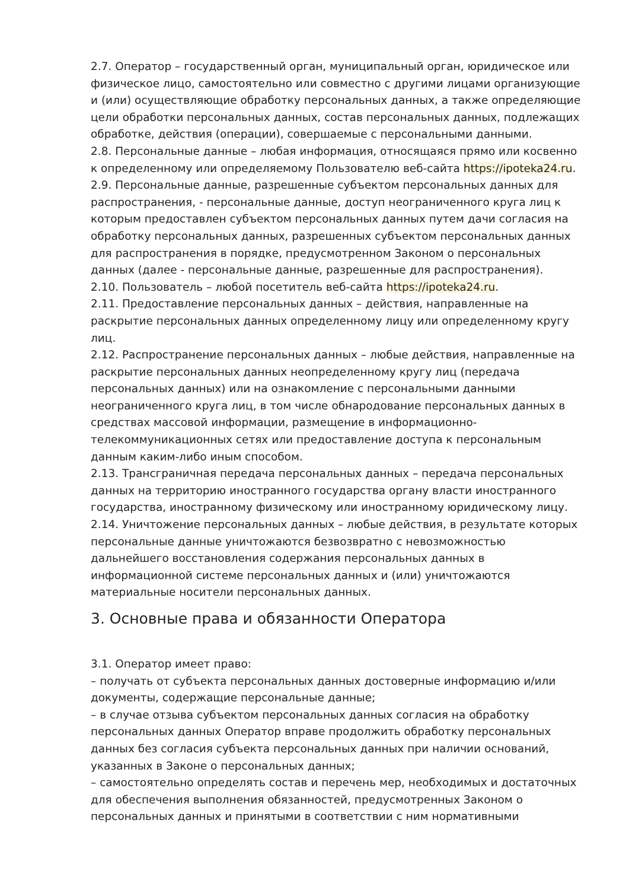2.7. Оператор – государственный орган, муниципальный орган, юридическое или физическое лицо, самостоятельно или совместно с другими лицами организующие и (или) осуществляющие обработку персональных данных, а также определяющие цели обработки персональных данных, состав персональных данных, подлежащих обработке, действия (операции), совершаемые с персональными данными.
2.8. Персональные данные – любая информация, относящаяся прямо или косвенно к определенному или определяемому Пользователю веб-сайта https://ipoteka24.ru.
2.9. Персональные данные, разрешенные субъектом персональных данных для распространения, - персональные данные, доступ неограниченного круга лиц к которым предоставлен субъектом персональных данных путем дачи согласия на обработку персональных данных, разрешенных субъектом персональных данных для распространения в порядке, предусмотренном Законом о персональных данных (далее - персональные данные, разрешенные для распространения).
2.10. Пользователь – любой посетитель веб-сайта https://ipoteka24.ru.
2.11. Предоставление персональных данных – действия, направленные на раскрытие персональных данных определенному лицу или определенному кругу лиц.
2.12. Распространение персональных данных – любые действия, направленные на раскрытие персональных данных неопределенному кругу лиц (передача персональных данных) или на ознакомление с персональными данными неограниченного круга лиц, в том числе обнародование персональных данных в средствах массовой информации, размещение в информационно-телекоммуникационных сетях или предоставление доступа к персональным данным каким-либо иным способом.
2.13. Трансграничная передача персональных данных – передача персональных данных на территорию иностранного государства органу власти иностранного государства, иностранному физическому или иностранному юридическому лицу.
2.14. Уничтожение персональных данных – любые действия, в результате которых персональные данные уничтожаются безвозвратно с невозможностью дальнейшего восстановления содержания персональных данных в информационной системе персональных данных и (или) уничтожаются материальные носители персональных данных.
3. Основные права и обязанности Оператора
3.1. Оператор имеет право:
– получать от субъекта персональных данных достоверные информацию и/или документы, содержащие персональные данные;
– в случае отзыва субъектом персональных данных согласия на обработку персональных данных Оператор вправе продолжить обработку персональных данных без согласия субъекта персональных данных при наличии оснований, указанных в Законе о персональных данных;
– самостоятельно определять состав и перечень мер, необходимых и достаточных для обеспечения выполнения обязанностей, предусмотренных Законом о персональных данных и принятыми в соответствии с ним нормативными